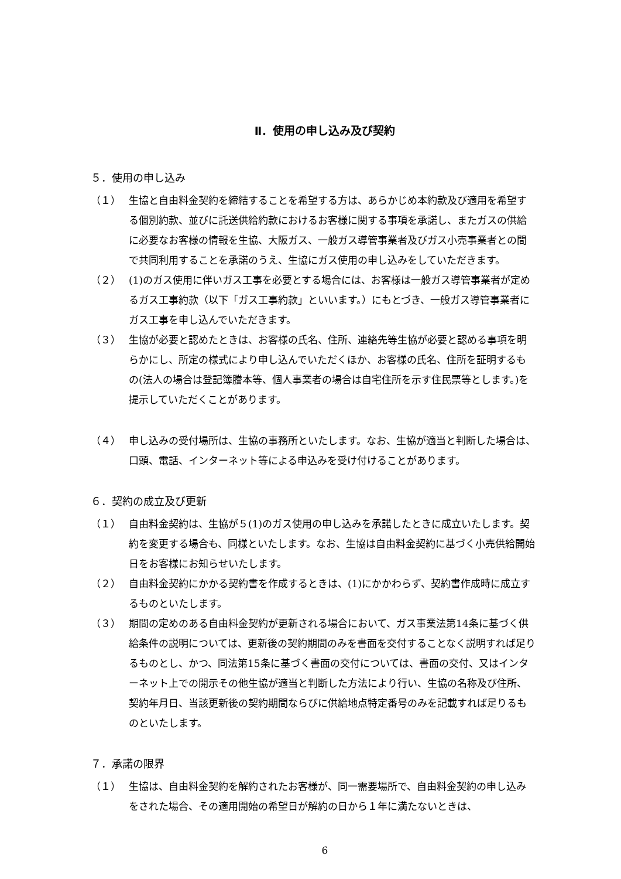Ⅱ．使用の申し込み及び契約
５．使用の申し込み
（１） 生協と自由料金契約を締結することを希望する方は、あらかじめ本約款及び適用を希望する個別約款、並びに託送供給約款におけるお客様に関する事項を承諾し、またガスの供給に必要なお客様の情報を生協、大阪ガス、一般ガス導管事業者及びガス小売事業者との間で共同利用することを承諾のうえ、生協にガス使用の申し込みをしていただきます。
（２） (1)のガス使用に伴いガス工事を必要とする場合には、お客様は一般ガス導管事業者が定めるガス工事約款（以下「ガス工事約款」といいます。）にもとづき、一般ガス導管事業者にガス工事を申し込んでいただきます。
（３） 生協が必要と認めたときは、お客様の氏名、住所、連絡先等生協が必要と認める事項を明らかにし、所定の様式により申し込んでいただくほか、お客様の氏名、住所を証明するもの(法人の場合は登記簿謄本等、個人事業者の場合は自宅住所を示す住民票等とします。)を提示していただくことがあります。
（４） 申し込みの受付場所は、生協の事務所といたします。なお、生協が適当と判断した場合は、口頭、電話、インターネット等による申込みを受け付けることがあります。
６．契約の成立及び更新
（１） 自由料金契約は、生協が５(1)のガス使用の申し込みを承諾したときに成立いたします。契約を変更する場合も、同様といたします。なお、生協は自由料金契約に基づく小売供給開始日をお客様にお知らせいたします。
（２） 自由料金契約にかかる契約書を作成するときは、(1)にかかわらず、契約書作成時に成立するものといたします。
（３） 期間の定めのある自由料金契約が更新される場合において、ガス事業法第14条に基づく供給条件の説明については、更新後の契約期間のみを書面を交付することなく説明すれば足りるものとし、かつ、同法第15条に基づく書面の交付については、書面の交付、又はインターネット上での開示その他生協が適当と判断した方法により行い、生協の名称及び住所、契約年月日、当該更新後の契約期間ならびに供給地点特定番号のみを記載すれば足りるものといたします。
７．承諾の限界
（１） 生協は、自由料金契約を解約されたお客様が、同一需要場所で、自由料金契約の申し込みをされた場合、その適用開始の希望日が解約の日から１年に満たないときは、
6